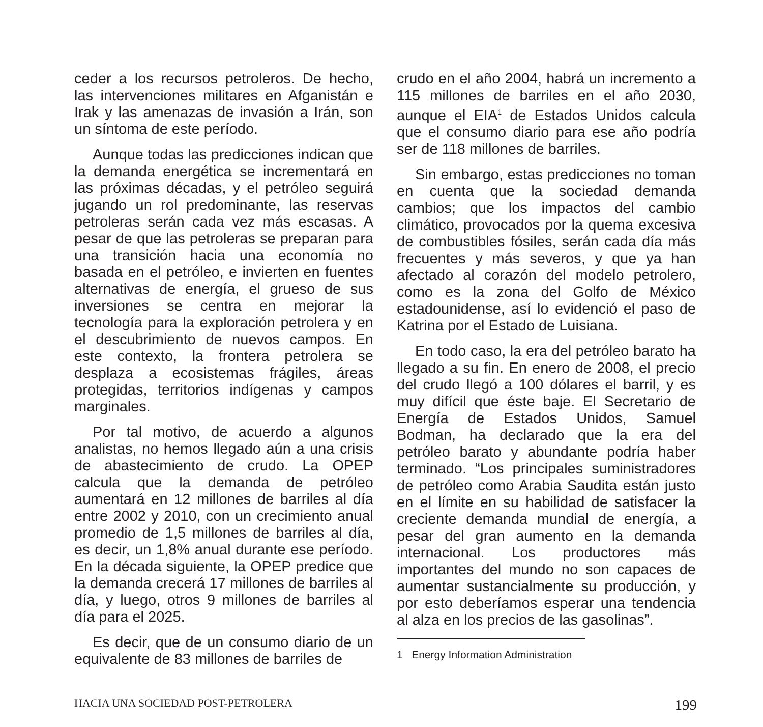ceder a los recursos petroleros. De hecho, las intervenciones militares en Afganistán e Irak y las amenazas de invasión a Irán, son un síntoma de este período.
Aunque todas las predicciones indican que la demanda energética se incrementará en las próximas décadas, y el petróleo seguirá jugando un rol predominante, las reservas petroleras serán cada vez más escasas. A pesar de que las petroleras se preparan para una transición hacia una economía no basada en el petróleo, e invierten en fuentes alternativas de energía, el grueso de sus inversiones se centra en mejorar la tecnología para la exploración petrolera y en el descubrimiento de nuevos campos. En este contexto, la frontera petrolera se desplaza a ecosistemas frágiles, áreas protegidas, territorios indígenas y campos marginales.
Por tal motivo, de acuerdo a algunos analistas, no hemos llegado aún a una crisis de abastecimiento de crudo. La OPEP calcula que la demanda de petróleo aumentará en 12 millones de barriles al día entre 2002 y 2010, con un crecimiento anual promedio de 1,5 millones de barriles al día, es decir, un 1,8% anual durante ese período. En la década siguiente, la OPEP predice que la demanda crecerá 17 millones de barriles al día, y luego, otros 9 millones de barriles al día para el 2025.
Es decir, que de un consumo diario de un equivalente de 83 millones de barriles de
crudo en el año 2004, habrá un incremento a 115 millones de barriles en el año 2030, aunque el EIA<sup>1</sup> de Estados Unidos calcula que el consumo diario para ese año podría ser de 118 millones de barriles.
Sin embargo, estas predicciones no toman en cuenta que la sociedad demanda cambios; que los impactos del cambio climático, provocados por la quema excesiva de combustibles fósiles, serán cada día más frecuentes y más severos, y que ya han afectado al corazón del modelo petrolero, como es la zona del Golfo de México estadounidense, así lo evidenció el paso de Katrina por el Estado de Luisiana.
En todo caso, la era del petróleo barato ha llegado a su fin. En enero de 2008, el precio del crudo llegó a 100 dólares el barril, y es muy difícil que éste baje. El Secretario de Energía de Estados Unidos, Samuel Bodman, ha declarado que la era del petróleo barato y abundante podría haber terminado. “Los principales suministradores de petróleo como Arabia Saudita están justo en el límite en su habilidad de satisfacer la creciente demanda mundial de energía, a pesar del gran aumento en la demanda internacional. Los productores más importantes del mundo no son capaces de aumentar sustancialmente su producción, y por esto deberíamos esperar una tendencia al alza en los precios de las gasolinas”.
1 Energy Information Administration
HACIA UNA SOCIEDAD POST-PETROLERA 199